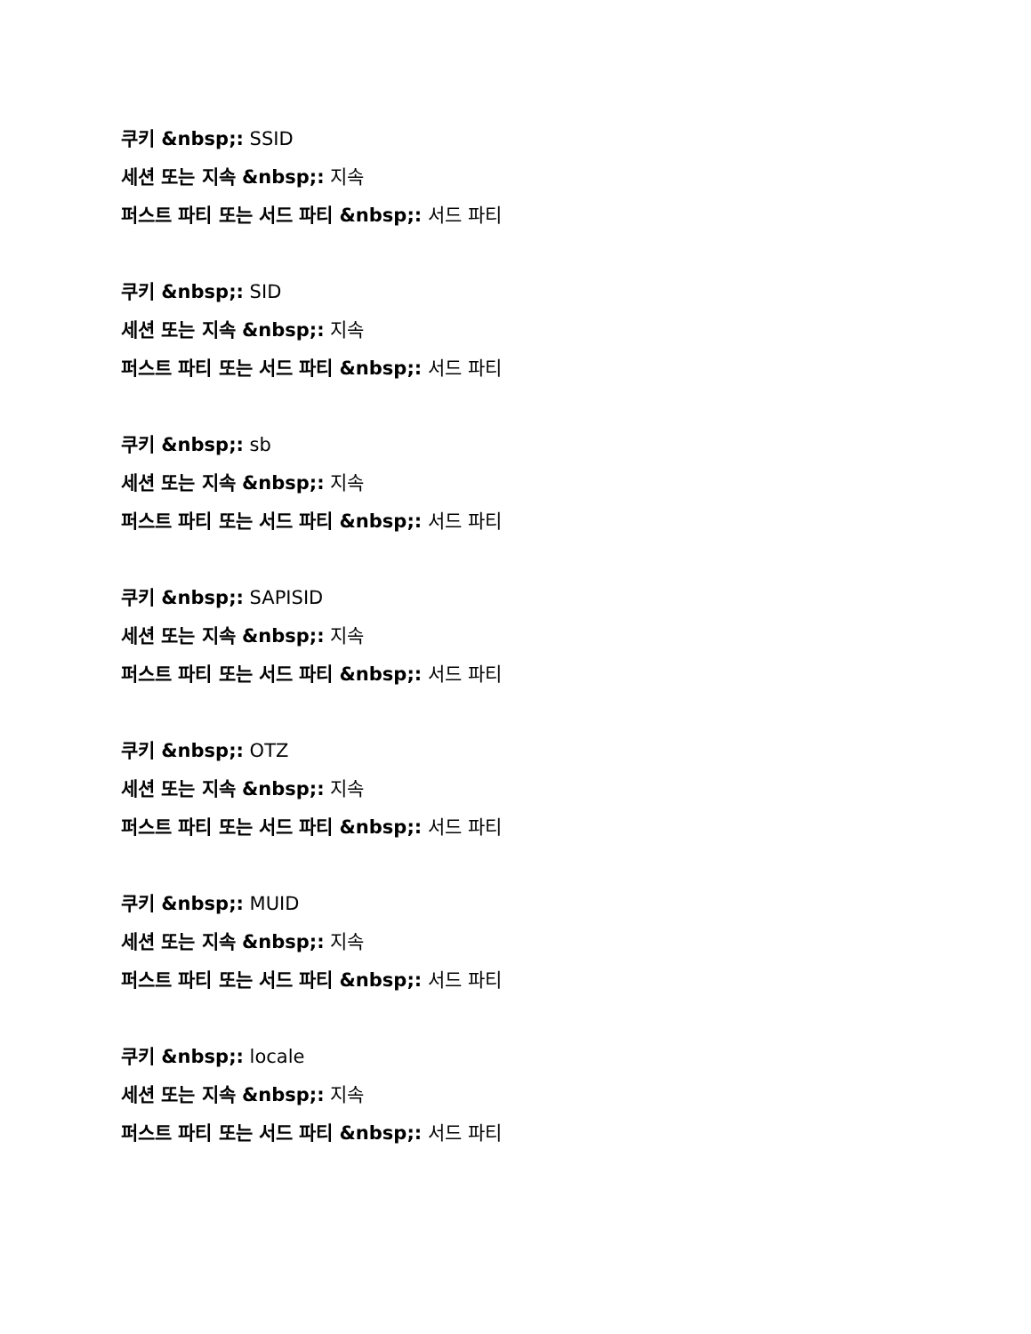쿠키 &nbsp;: SSID
세션 또는 지속 &nbsp;: 지속
퍼스트 파티 또는 서드 파티 &nbsp;: 서드 파티
쿠키 &nbsp;: SID
세션 또는 지속 &nbsp;: 지속
퍼스트 파티 또는 서드 파티 &nbsp;: 서드 파티
쿠키 &nbsp;: sb
세션 또는 지속 &nbsp;: 지속
퍼스트 파티 또는 서드 파티 &nbsp;: 서드 파티
쿠키 &nbsp;: SAPISID
세션 또는 지속 &nbsp;: 지속
퍼스트 파티 또는 서드 파티 &nbsp;: 서드 파티
쿠키 &nbsp;: OTZ
세션 또는 지속 &nbsp;: 지속
퍼스트 파티 또는 서드 파티 &nbsp;: 서드 파티
쿠키 &nbsp;: MUID
세션 또는 지속 &nbsp;: 지속
퍼스트 파티 또는 서드 파티 &nbsp;: 서드 파티
쿠키 &nbsp;: locale
세션 또는 지속 &nbsp;: 지속
퍼스트 파티 또는 서드 파티 &nbsp;: 서드 파티